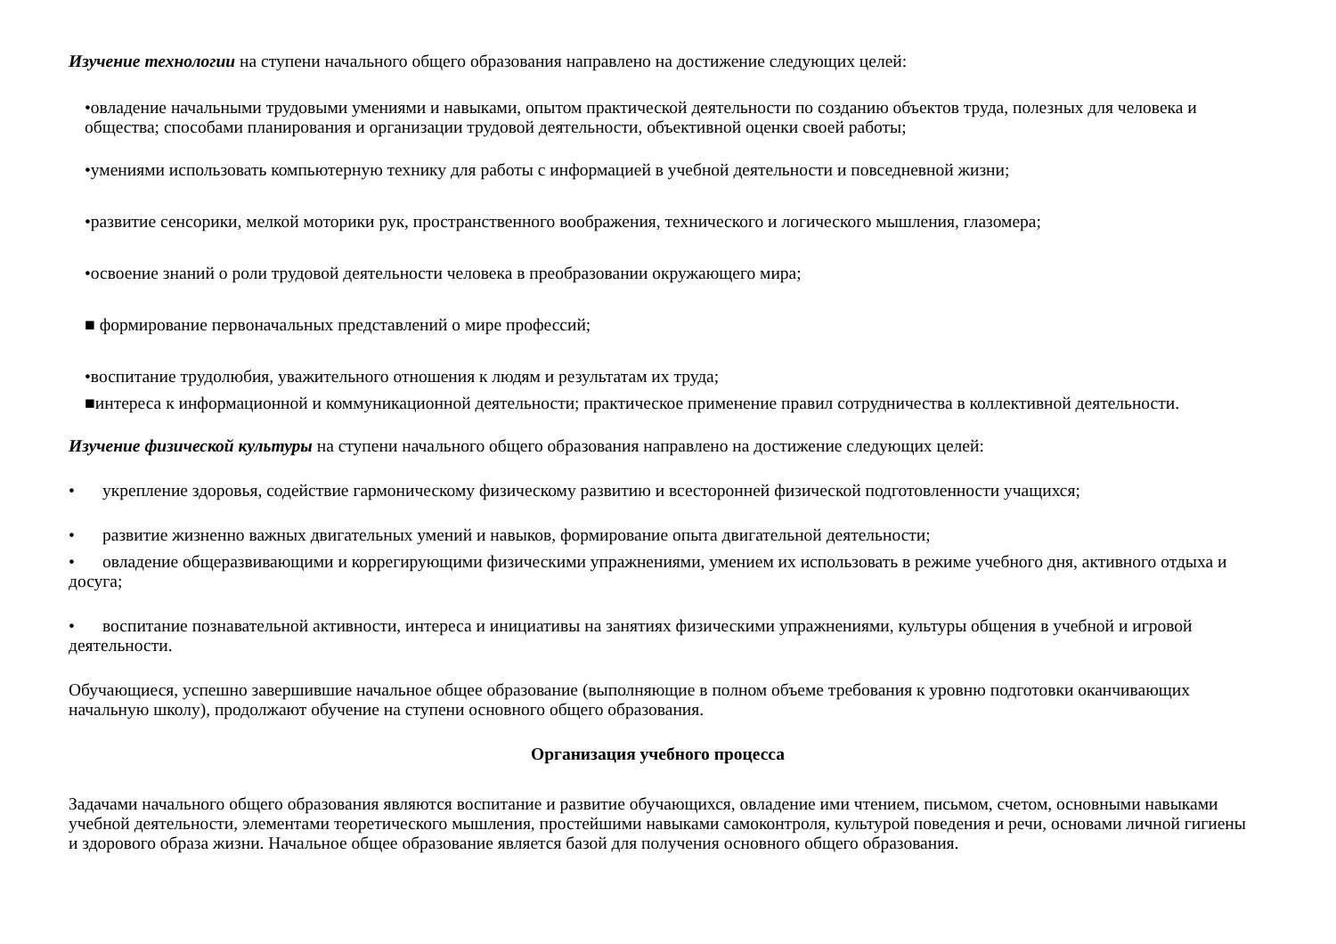Изучение технологии на ступени начального общего образования направлено на достижение следующих целей:
•овладение начальными трудовыми умениями и навыками, опытом практической деятельности по созданию объектов труда, полезных для человека и общества; способами планирования и организации трудовой деятельности, объективной оценки своей работы;
•умениями использовать компьютерную технику для работы с информацией в учебной деятельности и повседневной жизни;
•развитие сенсорики, мелкой моторики рук, пространственного воображения, технического и логического мышления, глазомера;
•освоение знаний о роли трудовой деятельности человека в преобразовании окружающего мира;
■ формирование первоначальных представлений о мире профессий;
•воспитание трудолюбия, уважительного отношения к людям и результатам их труда;
■интереса к информационной и коммуникационной деятельности; практическое применение правил сотрудничества в коллективной деятельности.
Изучение физической культуры на ступени начального общего образования направлено на достижение следующих целей:
• укрепление здоровья, содействие гармоническому физическому развитию и всесторонней физической подготовленности учащихся;
• развитие жизненно важных двигательных умений и навыков, формирование опыта двигательной деятельности;
• овладение общеразвивающими и коррегирующими физическими упражнениями, умением их использовать в режиме учебного дня, активного отдыха и досуга;
• воспитание познавательной активности, интереса и инициативы на занятиях физическими упражнениями, культуры общения в учебной и игровой деятельности.
Обучающиеся, успешно завершившие начальное общее образование (выполняющие в полном объеме требования к уровню подготовки оканчивающих начальную школу), продолжают обучение на ступени основного общего образования.
Организация учебного процесса
Задачами начального общего образования являются воспитание и развитие обучающихся, овладение ими чтением, письмом, счетом, основными навыками учебной деятельности, элементами теоретического мышления, простейшими навыками самоконтроля, культурой поведения и речи, основами личной гигиены и здорового образа жизни. Начальное общее образование является базой для получения основного общего образования.